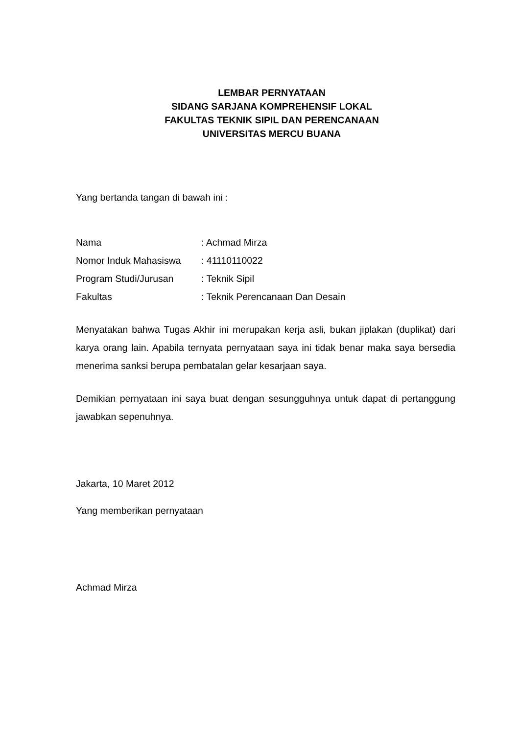LEMBAR PERNYATAAN
SIDANG SARJANA KOMPREHENSIF LOKAL
FAKULTAS TEKNIK SIPIL DAN PERENCANAAN
UNIVERSITAS MERCU BUANA
Yang bertanda tangan di bawah ini :
| Nama | : Achmad Mirza |
| Nomor Induk Mahasiswa | : 41110110022 |
| Program Studi/Jurusan | : Teknik Sipil |
| Fakultas | : Teknik Perencanaan Dan Desain |
Menyatakan bahwa Tugas Akhir ini merupakan kerja asli, bukan jiplakan (duplikat) dari karya orang lain. Apabila ternyata pernyataan saya ini tidak benar maka saya bersedia menerima sanksi berupa pembatalan gelar kesarjaan saya.
Demikian pernyataan ini saya buat dengan sesungguhnya untuk dapat di pertanggung jawabkan sepenuhnya.
Jakarta, 10 Maret 2012
Yang memberikan pernyataan
Achmad Mirza